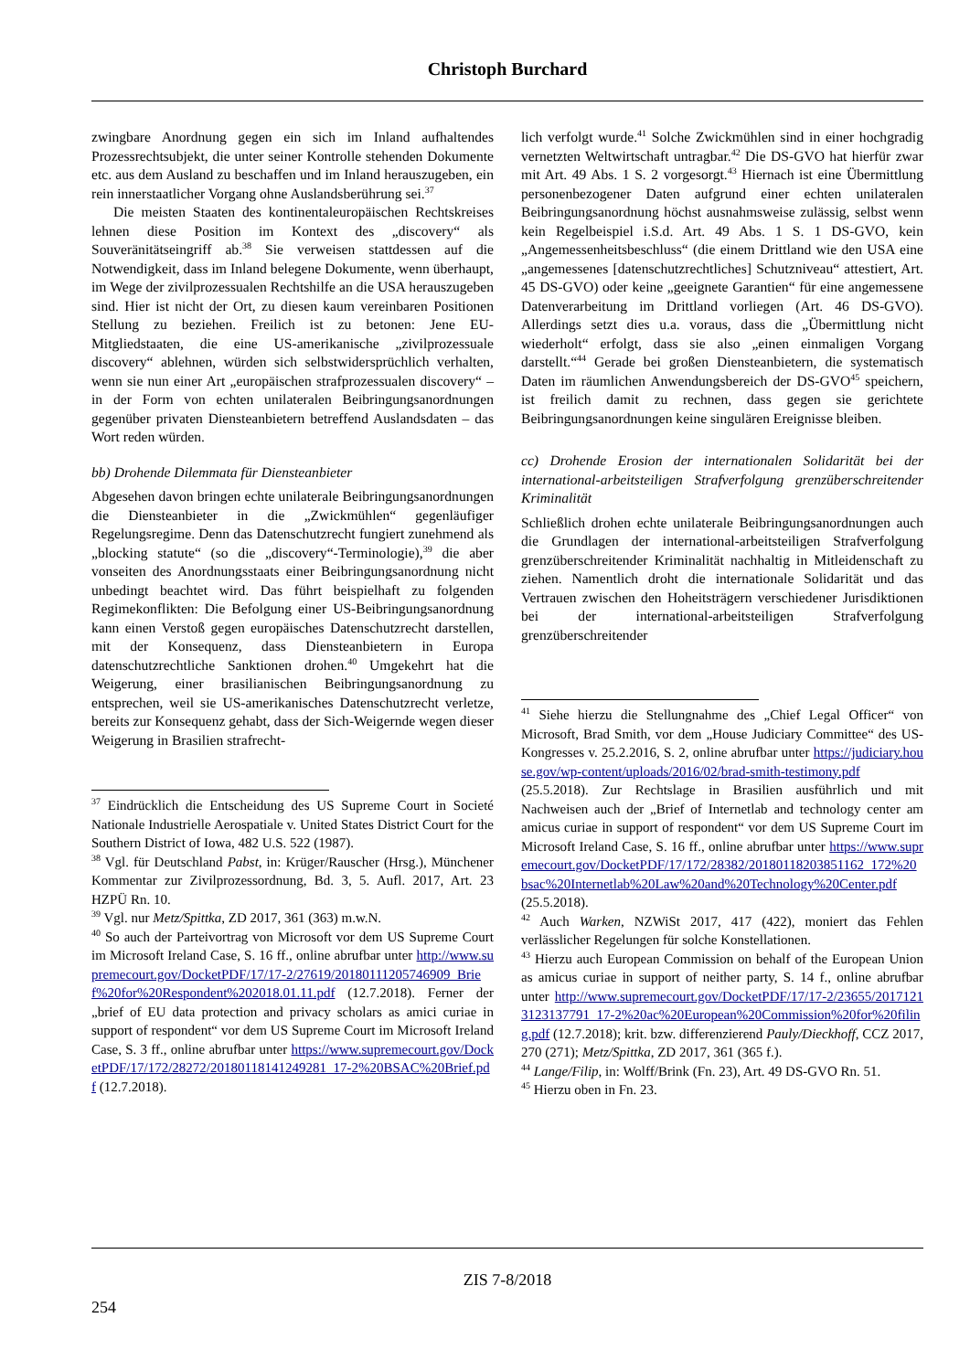Christoph Burchard
zwingbare Anordnung gegen ein sich im Inland aufhaltendes Prozessrechtsubjekt, die unter seiner Kontrolle stehenden Dokumente etc. aus dem Ausland zu beschaffen und im Inland herauszugeben, ein rein innerstaatlicher Vorgang ohne Auslandsberührung sei.<sup>37</sup>
Die meisten Staaten des kontinentaleuropäischen Rechtskreises lehnen diese Position im Kontext des „discovery“ als Souveränitätseingriff ab.<sup>38</sup> Sie verweisen stattdessen auf die Notwendigkeit, dass im Inland belegene Dokumente, wenn überhaupt, im Wege der zivilprozessualen Rechtshilfe an die USA herauszugeben sind. Hier ist nicht der Ort, zu diesen kaum vereinbaren Positionen Stellung zu beziehen. Freilich ist zu betonen: Jene EU-Mitgliedstaaten, die eine US-amerikanische „zivilprozessuale discovery“ ablehnen, würden sich selbstwidersprüchlich verhalten, wenn sie nun einer Art „europäischen strafprozessualen discovery“ – in der Form von echten unilateralen Beibringungsanordnungen gegenüber privaten Diensteanbietern betreffend Auslandsdaten – das Wort reden würden.
bb) Drohende Dilemmata für Diensteanbieter
Abgesehen davon bringen echte unilaterale Beibringungsanordnungen die Diensteanbieter in die „Zwickmühlen“ gegenläufiger Regelungsregime. Denn das Datenschutzrecht fungiert zunehmend als „blocking statute“ (so die „discovery“-Terminologie),<sup>39</sup> die aber vonseiten des Anordnungsstaats einer Beibringungsanordnung nicht unbedingt beachtet wird. Das führt beispielhaft zu folgenden Regimekonflikten: Die Befolgung einer US-Beibringungsanordnung kann einen Verstoß gegen europäisches Datenschutzrecht darstellen, mit der Konsequenz, dass Diensteanbietern in Europa datenschutzrechtliche Sanktionen drohen.<sup>40</sup> Umgekehrt hat die Weigerung, einer brasilianischen Beibringungsanordnung zu entsprechen, weil sie US-amerikanisches Datenschutzrecht verletze, bereits zur Konsequenz gehabt, dass der Sich-Weigernde wegen dieser Weigerung in Brasilien strafrecht-
<sup>37</sup> Eindrücklich die Entscheidung des US Supreme Court in Societé Nationale Industrielle Aerospatiale v. United States District Court for the Southern District of Iowa, 482 U.S. 522 (1987).
<sup>38</sup> Vgl. für Deutschland Pabst, in: Krüger/Rauscher (Hrsg.), Münchener Kommentar zur Zivilprozessordnung, Bd. 3, 5. Aufl. 2017, Art. 23 HZPÜ Rn. 10.
<sup>39</sup> Vgl. nur Metz/Spittka, ZD 2017, 361 (363) m.w.N.
<sup>40</sup> So auch der Parteivortrag von Microsoft vor dem US Supreme Court im Microsoft Ireland Case, S. 16 ff., online abrufbar unter http://www.supremecourt.gov/DocketPDF/17/17-2/27619/20180111205746909_Brief%20for%20Respondent%202018.01.11.pdf (12.7.2018). Ferner der „brief of EU data protection and privacy scholars as amici curiae in support of respondent“ vor dem US Supreme Court im Microsoft Ireland Case, S. 3 ff., online abrufbar unter https://www.supremecourt.gov/DocketPDF/17/172/28272/20180118141249281_17-2%20BSAC%20Brief.pdf (12.7.2018).
lich verfolgt wurde.<sup>41</sup> Solche Zwickmühlen sind in einer hochgradig vernetzten Weltwirtschaft untragbar.<sup>42</sup> Die DS-GVO hat hierfür zwar mit Art. 49 Abs. 1 S. 2 vorgesorgt.<sup>43</sup> Hiernach ist eine Übermittlung personenbezogener Daten aufgrund einer echten unilateralen Beibringungsanordnung höchst ausnahmsweise zulässig, selbst wenn kein Regelbeispiel i.S.d. Art. 49 Abs. 1 S. 1 DS-GVO, kein „Angemessenheitsbeschluss“ (die einem Drittland wie den USA eine „angemessenes [datenschutzrechtliches] Schutzniveau“ attestiert, Art. 45 DS-GVO) oder keine „geeignete Garantien“ für eine angemessene Datenverarbeitung im Drittland vorliegen (Art. 46 DS-GVO). Allerdings setzt dies u.a. voraus, dass die „Übermittlung nicht wiederholt“ erfolgt, dass sie also „einen einmaligen Vorgang darstellt.“<sup>44</sup> Gerade bei großen Diensteanbietern, die systematisch Daten im räumlichen Anwendungsbereich der DS-GVO<sup>45</sup> speichern, ist freilich damit zu rechnen, dass gegen sie gerichtete Beibringungsanordnungen keine singulären Ereignisse bleiben.
cc) Drohende Erosion der internationalen Solidarität bei der international-arbeitsteiligen Strafverfolgung grenzüberschreitender Kriminalität
Schließlich drohen echte unilaterale Beibringungsanordnungen auch die Grundlagen der international-arbeitsteiligen Strafverfolgung grenzüberschreitender Kriminalität nachhaltig in Mitleidenschaft zu ziehen. Namentlich droht die internationale Solidarität und das Vertrauen zwischen den Hoheitsträgern verschiedener Jurisdiktionen bei der international-arbeitsteiligen Strafverfolgung grenzüberschreitender
<sup>41</sup> Siehe hierzu die Stellungnahme des „Chief Legal Officer“ von Microsoft, Brad Smith, vor dem „House Judiciary Committee“ des US-Kongresses v. 25.2.2016, S. 2, online abrufbar unter https://judiciary.house.gov/wp-content/uploads/2016/02/brad-smith-testimony.pdf (25.5.2018). Zur Rechtslage in Brasilien ausführlich und mit Nachweisen auch der „Brief of Internetlab and technology center am amicus curiae in support of respondent“ vor dem US Supreme Court im Microsoft Ireland Case, S. 16 ff., online abrufbar unter https://www.supremecourt.gov/DocketPDF/17/172/28382/20180118203851162_172%20bsac%20Internetlab%20Law%20and%20Technology%20Center.pdf (25.5.2018).
<sup>42</sup> Auch Warken, NZWiSt 2017, 417 (422), moniert das Fehlen verlässlicher Regelungen für solche Konstellationen.
<sup>43</sup> Hierzu auch European Commission on behalf of the European Union as amicus curiae in support of neither party, S. 14 f., online abrufbar unter http://www.supremecourt.gov/DocketPDF/17/17-2/23655/20171213123137791_17-2%20ac%20European%20Commission%20for%20filing.pdf (12.7.2018); krit. bzw. differenzierend Pauly/Dieckhoff, CCZ 2017, 270 (271); Metz/Spittka, ZD 2017, 361 (365 f.).
<sup>44</sup> Lange/Filip, in: Wolff/Brink (Fn. 23), Art. 49 DS-GVO Rn. 51.
<sup>45</sup> Hierzu oben in Fn. 23.
ZIS 7-8/2018
254